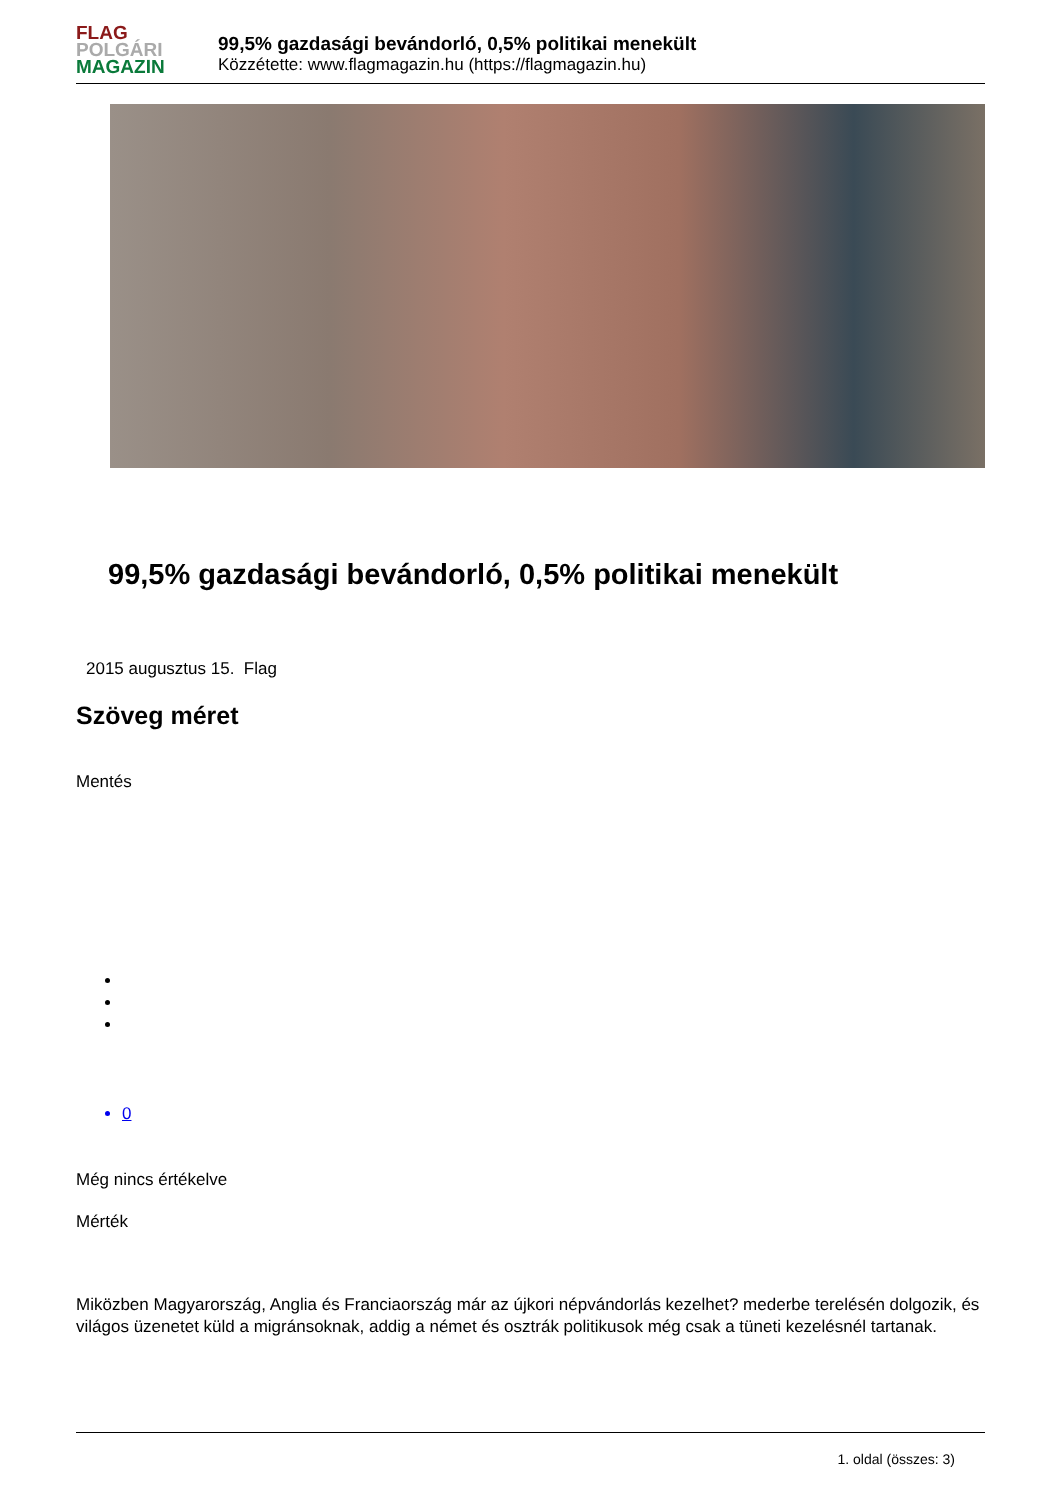FLAG
POLGÁRI
MAGAZIN
99,5% gazdasági bevándorló, 0,5% politikai menekült
Közzétette: www.flagmagazin.hu (https://flagmagazin.hu)
99,5% gazdasági bevándorló, 0,5% politikai menekült
2015 augusztus 15. Flag
Szöveg méret
Mentés
0
Még nincs értékelve
Mérték
Miközben Magyarország, Anglia és Franciaország már az újkori népvándorlás kezelhet? mederbe terelésén dolgozik, és világos üzenetet küld a migránsoknak, addig a német és osztrák politikusok még csak a tüneti kezelésnél tartanak.
1. oldal (összes: 3)